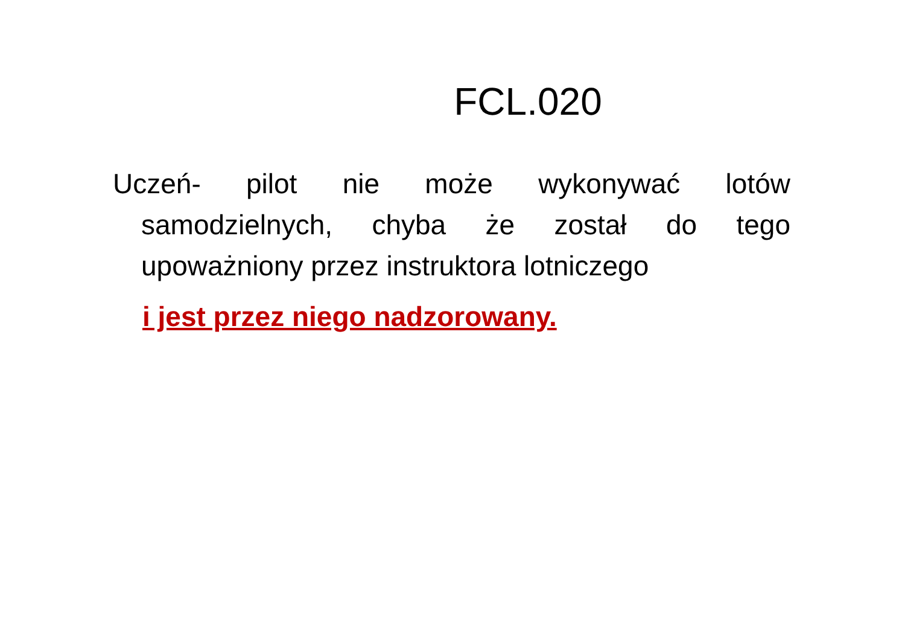FCL.020
Uczeń- pilot nie może wykonywać lotów samodzielnych, chyba że został do tego upoważniony przez instruktora lotniczego
i jest przez niego nadzorowany.